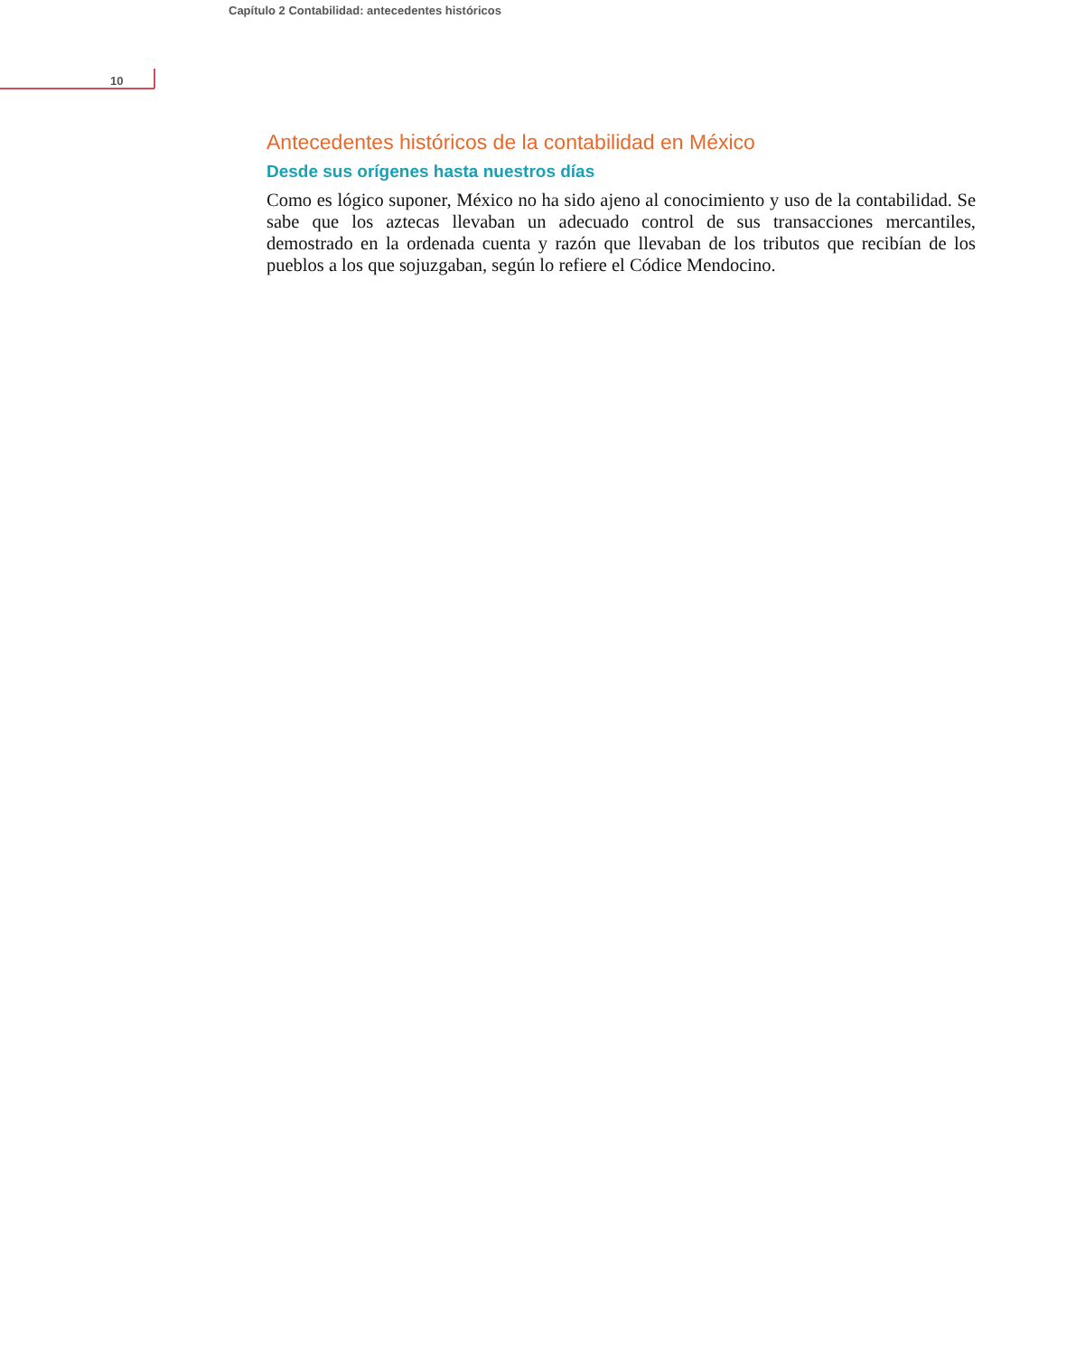Capítulo 2 Contabilidad: antecedentes históricos
10
Antecedentes históricos de la contabilidad en México
Desde sus orígenes hasta nuestros días
Como es lógico suponer, México no ha sido ajeno al conocimiento y uso de la contabilidad. Se sabe que los aztecas llevaban un adecuado control de sus transacciones mercantiles, demostrado en la ordenada cuenta y razón que llevaban de los tributos que recibían de los pueblos a los que sojuzgaban, según lo refiere el Códice Mendocino.